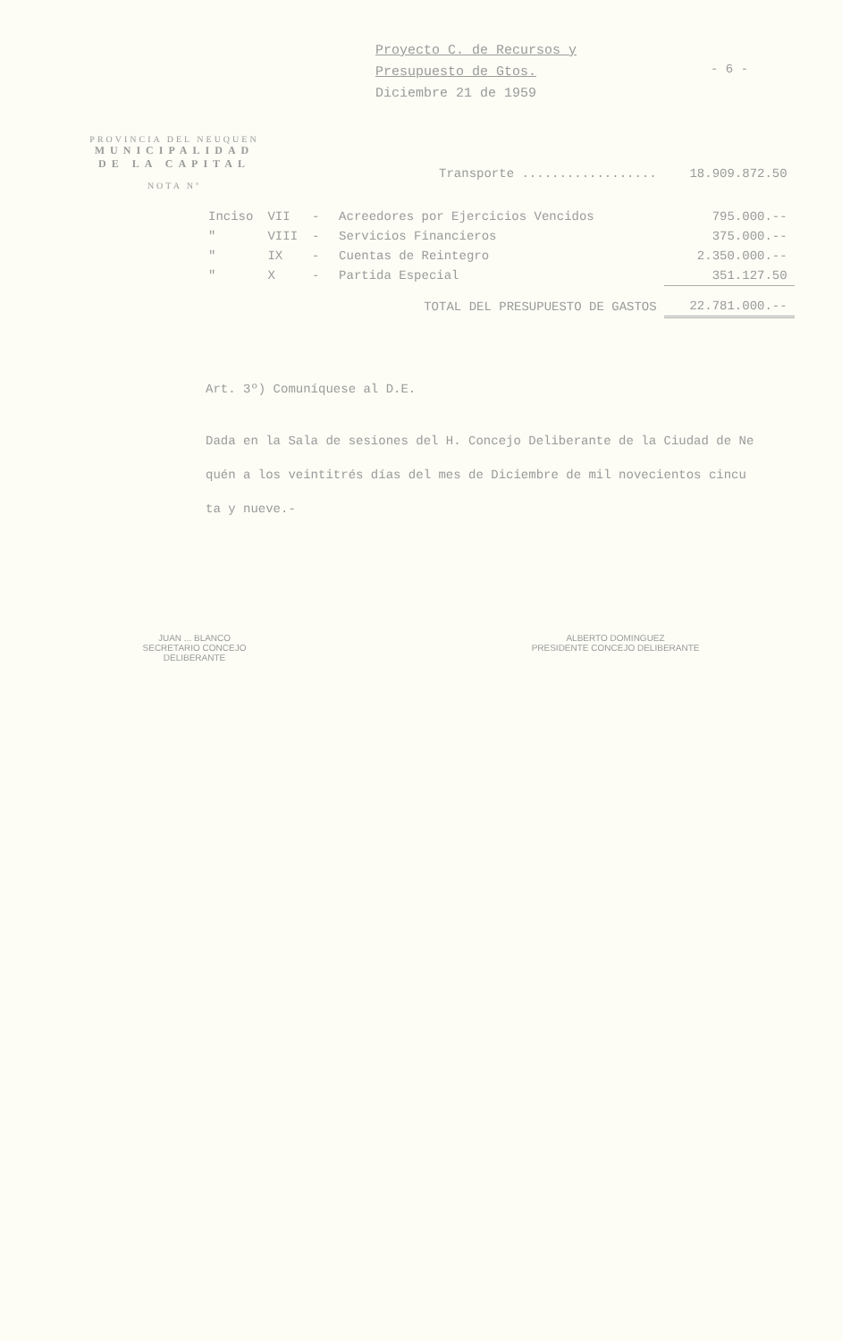PROVINCIA DEL NEUQUEN
MUNICIPALIDAD
DE LA CAPITAL
NOTA Nº
Proyecto C. de Recursos y
Presupuesto de Gtos.
Diciembre 21 de 1959
- 6 -
| | | Transporte .................. | | 18.909.872.50 |
| Inciso | VII | - | Acreedores por Ejercicios Vencidos | 795.000.-- |
| " | VIII | - | Servicios Financieros | 375.000.-- |
| " | IX | - | Cuentas de Reintegro | 2.350.000.-- |
| " | X | - | Partida Especial | 351.127.50 |
| TOTAL DEL PRESUPUESTO DE GASTOS | | | | 22.781.000.-- |
Art. 3º) Comuníquese al D.E.
Dada en la Sala de sesiones del H. Concejo Deliberante de la Ciudad de Ne
quén a los veintitrés días del mes de Diciembre de mil novecientos cincu
ta y nueve.-
JUAN ... BLANCO
SECRETARIO CONCEJO
DELIBERANTE
ALBERTO DOMINGUEZ
PRESIDENTE CONCEJO DELIBERANTE